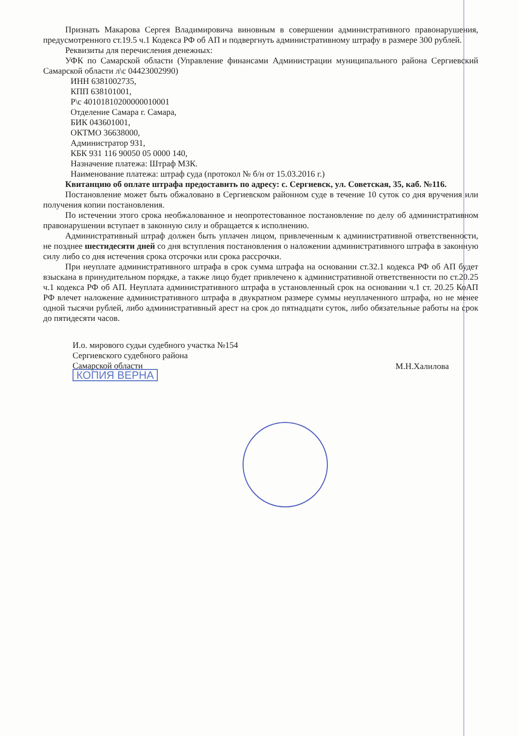Признать Макарова Сергея Владимировича виновным в совершении административного правонарушения, предусмотренного ст.19.5 ч.1 Кодекса РФ об АП и подвергнуть административному штрафу в размере 300 рублей.
Реквизиты для перечисления денежных:
УФК по Самарской области (Управление финансами Администрации муниципального района Сергиевский Самарской области л\с 04423002990)
ИНН 6381002735,
КПП 638101001,
Р\с 40101810200000010001
Отделение Самара г. Самара,
БИК 043601001,
ОКТМО 36638000,
Администратор 931,
КБК 931 116 90050 05 0000 140,
Назначение платежа: Штраф МЗК.
Наименование платежа: штраф суда (протокол № б/н от 15.03.2016 г.)
Квитанцию об оплате штрафа предоставить по адресу: с. Сергиевск, ул. Советская, 35, каб. №116.
Постановление может быть обжаловано в Сергиевском районном суде в течение 10 суток со дня вручения или получения копии постановления.
По истечении этого срока необжалованное и неопротестованное постановление по делу об административном правонарушении вступает в законную силу и обращается к исполнению.
Административный штраф должен быть уплачен лицом, привлеченным к административной ответственности, не позднее шестидесяти дней со дня вступления постановления о наложении административного штрафа в законную силу либо со дня истечения срока отсрочки или срока рассрочки.
При неуплате административного штрафа в срок сумма штрафа на основании ст.32.1 кодекса РФ об АП будет взыскана в принудительном порядке, а также лицо будет привлечено к административной ответственности по ст.20.25 ч.1 кодекса РФ об АП. Неуплата административного штрафа в установленный срок на основании ч.1 ст. 20.25 КоАП РФ влечет наложение административного штрафа в двукратном размере суммы неуплаченного штрафа, но не менее одной тысячи рублей, либо административный арест на срок до пятнадцати суток, либо обязательные работы на срок до пятидесяти часов.
И.о. мирового судьи судебного участка №154
Сергиевского судебного района
Самарской области
КОПИЯ ВЕРНА
М.Н.Халилова